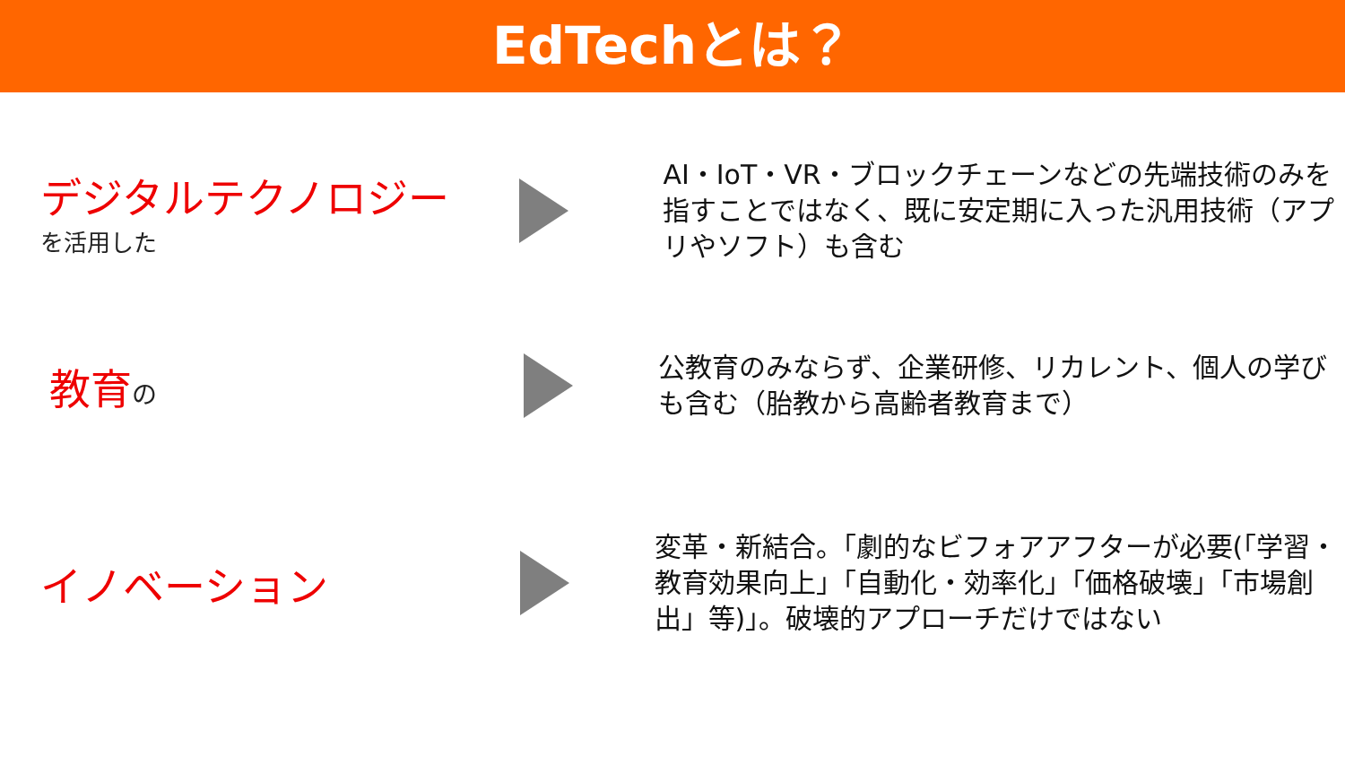EdTechとは？
デジタルテクノロジー
を活用した
AI・IoT・VR・ブロックチェーンなどの先端技術のみを指すことではなく、既に安定期に入った汎用技術（アプリやソフト）も含む
教育の
公教育のみならず、企業研修、リカレント、個人の学びも含む（胎教から高齢者教育まで）
イノベーション
変革・新結合。「劇的なビフォアアフターが必要(「学習・教育効果向上」「自動化・効率化」「価格破壊」「市場創出」等)」。破壊的アプローチだけではない